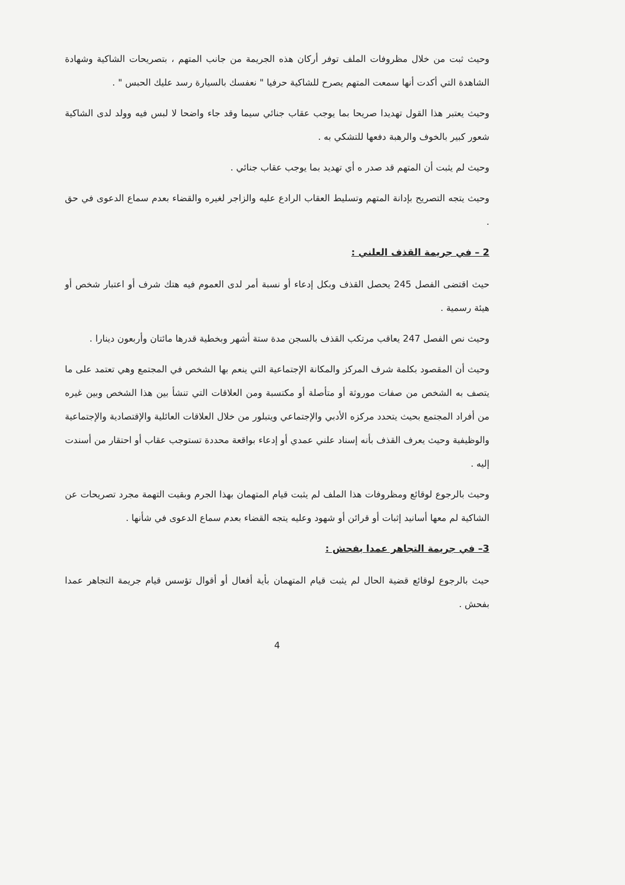وحيث ثبت من خلال مظروفات الملف توفر أركان هذه الجريمة من جانب المتهم ، بتصريحات الشاكية وشهادة الشاهدة التي أكدت أنها سمعت المتهم يصرح للشاكية حرفيا " نعفسك بالسيارة رسد عليك الحبس " .
وحيث يعتبر هذا القول تهديدا صريحا بما يوجب عقاب جنائي سيما وقد جاء واضحا لا لبس فيه وولد لدى الشاكية شعور كبير بالخوف والرهبة دفعها للتشكي به .
وحيث لم يثبت أن المتهم قد صدر ه أي تهديد بما يوجب عقاب جنائي .
وحيث يتجه التصريح بإدانة المتهم وتسليط العقاب الرادع عليه والزاجر لغيره والقضاء بعدم سماع الدعوى في حق .
2 – في جريمة القذف العلني :
حيث اقتضى الفصل 245 يحصل القذف وبكل إدعاء أو نسبة أمر لدى العموم فيه هتك شرف أو اعتبار شخص أو هيئة رسمية .
وحيث نص الفصل 247 يعاقب مرتكب القذف بالسجن مدة ستة أشهر وبخطية قدرها مائتان وأربعون دينارا .
وحيث أن المقصود بكلمة شرف المركز والمكانة الإجتماعية التي ينعم بها الشخص في المجتمع وهي تعتمد على ما يتصف به الشخص من صفات موروثة أو متأصلة أو مكتسبة ومن العلاقات التي تنشأ بين هذا الشخص وبين غيره من أفراد المجتمع بحيث يتحدد مركزه الأدبي والإجتماعي ويتبلور من خلال العلاقات العائلية والإقتصادية والإجتماعية والوظيفية وحيث يعرف القذف بأنه إسناد علني عمدي أو إدعاء بواقعة محددة تستوجب عقاب أو احتقار من أسندت إليه .
وحيث بالرجوع لوقائع ومظروفات هذا الملف لم يثبت قيام المتهمان بهذا الجرم وبقيت التهمة مجرد تصريحات عن الشاكية لم معها أسانيد إثبات أو قرائن أو شهود وعليه يتجه القضاء بعدم سماع الدعوى في شأنها .
3– في جريمة التجاهر عمدا بفحش :
حيث بالرجوع لوقائع قضية الحال لم يثبت قيام المتهمان بأية أفعال أو أقوال تؤسس قيام جريمة التجاهر عمدا بفحش .
4